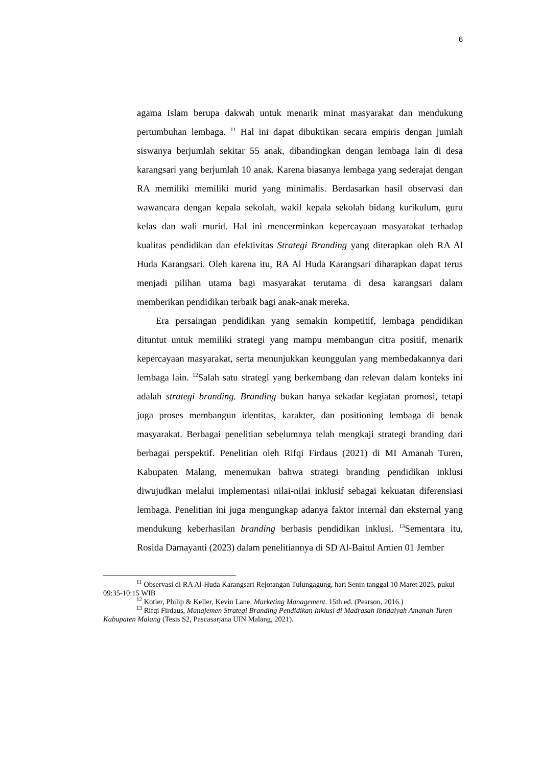6
agama Islam berupa dakwah untuk menarik minat masyarakat dan mendukung pertumbuhan lembaga. <sup>11</sup> Hal ini dapat dibuktikan secara empiris dengan jumlah siswanya berjumlah sekitar 55 anak, dibandingkan dengan lembaga lain di desa karangsari yang berjumlah 10 anak. Karena biasanya lembaga yang sederajat dengan RA memiliki memiliki murid yang minimalis. Berdasarkan hasil observasi dan wawancara dengan kepala sekolah, wakil kepala sekolah bidang kurikulum, guru kelas dan wali murid. Hal ini mencerminkan kepercayaan masyarakat terhadap kualitas pendidikan dan efektivitas Strategi Branding yang diterapkan oleh RA Al Huda Karangsari. Oleh karena itu, RA Al Huda Karangsari diharapkan dapat terus menjadi pilihan utama bagi masyarakat terutama di desa karangsari dalam memberikan pendidikan terbaik bagi anak-anak mereka.
Era persaingan pendidikan yang semakin kompetitif, lembaga pendidikan dituntut untuk memiliki strategi yang mampu membangun citra positif, menarik kepercayaan masyarakat, serta menunjukkan keunggulan yang membedakannya dari lembaga lain. <sup>12</sup>Salah satu strategi yang berkembang dan relevan dalam konteks ini adalah strategi branding. Branding bukan hanya sekadar kegiatan promosi, tetapi juga proses membangun identitas, karakter, dan positioning lembaga di benak masyarakat. Berbagai penelitian sebelumnya telah mengkaji strategi branding dari berbagai perspektif. Penelitian oleh Rifqi Firdaus (2021) di MI Amanah Turen, Kabupaten Malang, menemukan bahwa strategi branding pendidikan inklusi diwujudkan melalui implementasi nilai-nilai inklusif sebagai kekuatan diferensiasi lembaga. Penelitian ini juga mengungkap adanya faktor internal dan eksternal yang mendukung keberhasilan branding berbasis pendidikan inklusi. <sup>13</sup>Sementara itu, Rosida Damayanti (2023) dalam penelitiannya di SD Al-Baitul Amien 01 Jember
<sup>11</sup> Observasi di RA Al-Huda Karangsari Rejotangan Tulungagung, hari Senin tanggal 10 Maret 2025, pukul 09:35-10:15 WIB
<sup>12</sup> Kotler, Philip & Keller, Kevin Lane. Marketing Management. 15th ed. (Pearson, 2016.)
<sup>13</sup> Rifqi Firdaus, Manajemen Strategi Branding Pendidikan Inklusi di Madrasah Ibtidaiyah Amanah Turen Kabupaten Malang (Tesis S2, Pascasarjana UIN Malang, 2021).